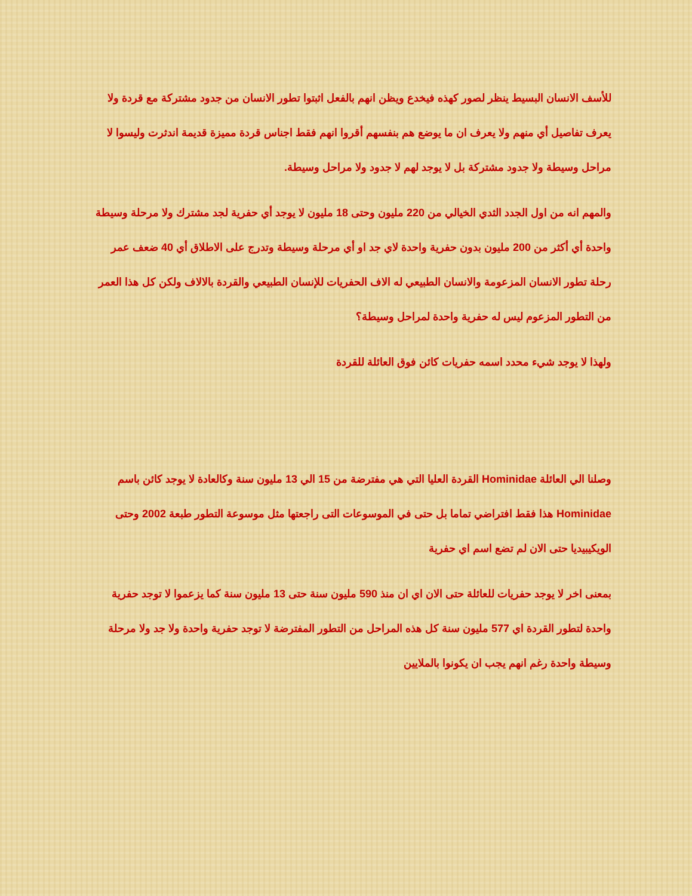للأسف الانسان البسيط ينظر لصور كهذه فيخدع ويظن انهم بالفعل اثبتوا تطور الانسان من جدود مشتركة مع قردة ولا يعرف تفاصيل أي منهم ولا يعرف ان ما يوضع هم بنفسهم أقروا انهم فقط اجناس قردة مميزة قديمة اندثرت وليسوا لا مراحل وسيطة ولا جدود مشتركة بل لا يوجد لهم لا جدود ولا مراحل وسيطة.
والمهم انه من اول الجدد الثدي الخيالي من 220 مليون وحتى 18 مليون لا يوجد أي حفرية لجد مشترك ولا مرحلة وسيطة واحدة أي أكثر من 200 مليون بدون حفرية واحدة لاي جد او أي مرحلة وسيطة وتدرج على الاطلاق أي 40 ضعف عمر رحلة تطور الانسان المزعومة والانسان الطبيعي له الاف الحفريات للإنسان الطبيعي والقردة بالالاف ولكن كل هذا العمر من التطور المزعوم ليس له حفرية واحدة لمراحل وسيطة؟
ولهذا لا يوجد شيء محدد اسمه حفريات كائن فوق العائلة للقردة
وصلنا الي العائلة Hominidae القردة العليا التي هي مفترضة من 15 الي 13 مليون سنة وكالعادة لا يوجد كائن باسم Hominidae هذا فقط افتراضي تماما بل حتى في الموسوعات التى راجعتها مثل موسوعة التطور طبعة 2002 وحتى الويكيبيديا حتى الان لم تضع اسم اي حفرية
بمعنى اخر لا يوجد حفريات للعائلة حتى الان اي ان منذ 590 مليون سنة حتى 13 مليون سنة كما يزعموا لا توجد حفرية واحدة لتطور القردة اي 577 مليون سنة كل هذه المراحل من التطور المفترضة لا توجد حفرية واحدة ولا جد ولا مرحلة وسيطة واحدة رغم انهم يجب ان يكونوا بالملايين